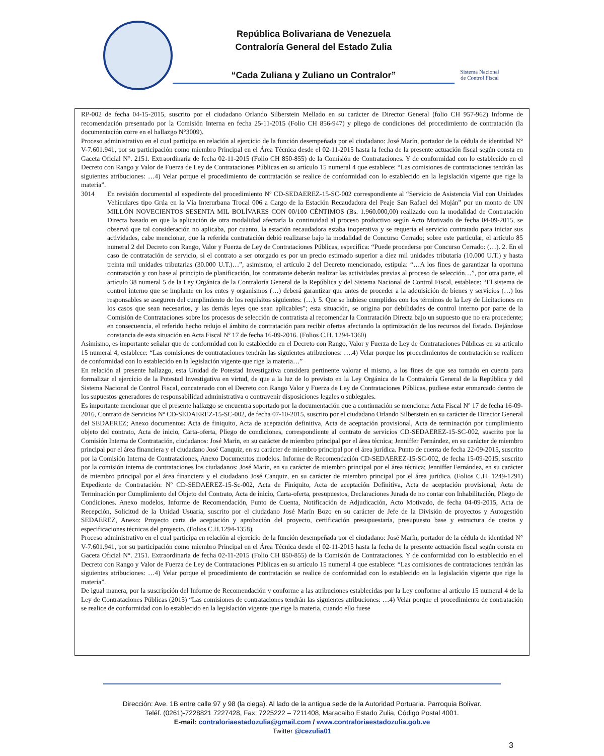República Bolivariana de Venezuela
Contraloría General del Estado Zulia
“Cada Zuliana y Zuliano un Contralor”
Sistema Nacional
de Control Fiscal
RP-002 de fecha 04-15-2015, suscrito por el ciudadano Orlando Silberstein Mellado en su carácter de Director General (folio CH 957-962) Informe de recomendación presentado por la Comisión Interna en fecha 25-11-2015 (Folio CH 856-947) y pliego de condiciones del procedimiento de contratación (la documentación corre en el hallazgo N°3009).
Proceso administrativo en el cual participa en relación al ejercicio de la función desempeñada por el ciudadano: José Marín, portador de la cédula de identidad N° V-7.601.941, por su participación como miembro Principal en el Área Técnica desde el 02-11-2015 hasta la fecha de la presente actuación fiscal según consta en Gaceta Oficial N°. 2151. Extraordinaria de fecha 02-11-2015 (Folio CH 850-855) de la Comisión de Contrataciones. Y de conformidad con lo establecido en el Decreto con Rango y Valor de Fuerza de Ley de Contrataciones Públicas en su artículo 15 numeral 4 que establece: “Las comisiones de contrataciones tendrán las siguientes atribuciones: …4) Velar porque el procedimiento de contratación se realice de conformidad con lo establecido en la legislación vigente que rige la materia”.
3014 En revisión documental al expediente del procedimiento Nº CD-SEDAEREZ-15-SC-002 correspondiente al “Servicio de Asistencia Vial con Unidades Vehiculares tipo Grúa en la Vía Interurbana Trocal 006 a Cargo de la Estación Recaudadora del Peaje San Rafael del Moján” por un monto de UN MILLÓN NOVECIENTOS SESENTA MIL BOLÍVARES CON 00/100 CÉNTIMOS (Bs. 1.960.000,00) realizado con la modalidad de Contratación Directa basado en que la aplicación de otra modalidad afectaría la continuidad al proceso productivo según Acto Motivado de fecha 04-09-2015, se observó que tal consideración no aplicaba, por cuanto, la estación recaudadora estaba inoperativa y se requería el servicio contratado para iniciar sus actividades, cabe mencionar, que la referida contratación debió realizarse bajo la modalidad de Concurso Cerrado; sobre este particular, el artículo 85 numeral 2 del Decreto con Rango, Valor y Fuerza de Ley de Contrataciones Públicas, especifica: “Puede procederse por Concurso Cerrado: (…). 2. En el caso de contratación de servicio, si el contrato a ser otorgado es por un precio estimado superior a diez mil unidades tributaria (10.000 U.T.) y hasta treinta mil unidades tributarias (30.000 U.T.)…”, asimismo, el artículo 2 del Decreto mencionado, estipula: “…A los fines de garantizar la oportuna contratación y con base al principio de planificación, los contratante deberán realizar las actividades previas al proceso de selección…”, por otra parte, el artículo 38 numeral 5 de la Ley Orgánica de la Contraloría General de la República y del Sistema Nacional de Control Fiscal, establece: “El sistema de control interno que se implante en los entes y organismos (…) deberá garantizar que antes de proceder a la adquisición de bienes y servicios (…) los responsables se aseguren del cumplimiento de los requisitos siguientes: (…). 5. Que se hubiese cumplidos con los términos de la Ley de Licitaciones en los casos que sean necesarios, y las demás leyes que sean aplicables”; esta situación, se origina por debilidades de control interno por parte de la Comisión de Contrataciones sobre los procesos de selección de contratista al recomendar la Contratación Directa bajo un supuesto que no era procedente; en consecuencia, el referido hecho redujo el ámbito de contratación para recibir ofertas afectando la optimización de los recursos del Estado. Dejándose constancia de esta situación en Acta Fiscal Nº 17 de fecha 16-09-2016. (Folios C.H. 1294-1360)
Asimismo, es importante señalar que de conformidad con lo establecido en el Decreto con Rango, Valor y Fuerza de Ley de Contrataciones Públicas en su artículo 15 numeral 4, establece: “Las comisiones de contrataciones tendrán las siguientes atribuciones: ….4) Velar porque los procedimientos de contratación se realicen de conformidad con lo establecido en la legislación vigente que rige la materia…”
En relación al presente hallazgo, esta Unidad de Potestad Investigativa considera pertinente valorar el mismo, a los fines de que sea tomado en cuenta para formalizar el ejercicio de la Potestad Investigativa en virtud, de que a la luz de lo previsto en la Ley Orgánica de la Contraloría General de la República y del Sistema Nacional de Control Fiscal, concatenado con el Decreto con Rango Valor y Fuerza de Ley de Contrataciones Públicas, pudiese estar enmarcado dentro de los supuestos generadores de responsabilidad administrativa o contravenir disposiciones legales o sublegales.
Es importante mencionar que el presente hallazgo se encuentra soportado por la documentación que a continuación se menciona: Acta Fiscal Nº 17 de fecha 16-09-2016, Contrato de Servicios Nº CD-SEDAEREZ-15-SC-002, de fecha 07-10-2015, suscrito por el ciudadano Orlando Silberstein en su carácter de Director General del SEDAEREZ; Anexo documentos: Acta de finiquito, Acta de aceptación definitiva, Acta de aceptación provisional, Acta de terminación por cumplimiento objeto del contrato, Acta de inicio, Carta-oferta, Pliego de condiciones, correspondiente al contrato de servicios CD-SEDAEREZ-15-SC-002, suscrito por la Comisión Interna de Contratación, ciudadanos: José Marín, en su carácter de miembro principal por el área técnica; Jenniffer Fernández, en su carácter de miembro principal por el área financiera y el ciudadano José Canquiz, en su carácter de miembro principal por el área jurídica. Punto de cuenta de fecha 22-09-2015, suscrito por la Comisión Interna de Contrataciones, Anexo Documentos modelos. Informe de Recomendación CD-SEDAEREZ-15-SC-002, de fecha 15-09-2015, suscrito por la comisión interna de contrataciones los ciudadanos: José Marín, en su carácter de miembro principal por el área técnica; Jenniffer Fernández, en su carácter de miembro principal por el área financiera y el ciudadano José Canquiz, en su carácter de miembro principal por el área jurídica. (Folios C.H. 1249-1291) Expediente de Contratación: Nº CD-SEDAEREZ-15-Sc-002, Acta de Finiquito, Acta de aceptación Definitiva, Acta de aceptación provisional, Acta de Terminación por Cumplimiento del Objeto del Contrato, Acta de inicio, Carta-oferta, presupuestos, Declaraciones Jurada de no contar con Inhabilitación, Pliego de Condiciones. Anexo modelos, Informe de Recomendación, Punto de Cuenta, Notificación de Adjudicación, Acto Motivado, de fecha 04-09-2015, Acta de Recepción, Solicitud de la Unidad Usuaria, suscrito por el ciudadano José Marín Bozo en su carácter de Jefe de la División de proyectos y Autogestión SEDAEREZ, Anexo: Proyecto carta de aceptación y aprobación del proyecto, certificación presupuestaria, presupuesto base y estructura de costos y especificaciones técnicas del proyecto. (Folios C.H.1294-1358).
Proceso administrativo en el cual participa en relación al ejercicio de la función desempeñada por el ciudadano: José Marín, portador de la cédula de identidad N° V-7.601.941, por su participación como miembro Principal en el Área Técnica desde el 02-11-2015 hasta la fecha de la presente actuación fiscal según consta en Gaceta Oficial N°. 2151. Extraordinaria de fecha 02-11-2015 (Folio CH 850-855) de la Comisión de Contrataciones. Y de conformidad con lo establecido en el Decreto con Rango y Valor de Fuerza de Ley de Contrataciones Públicas en su artículo 15 numeral 4 que establece: “Las comisiones de contrataciones tendrán las siguientes atribuciones: …4) Velar porque el procedimiento de contratación se realice de conformidad con lo establecido en la legislación vigente que rige la materia”.
De igual manera, por la suscripción del Informe de Recomendación y conforme a las atribuciones establecidas por la Ley conforme al artículo 15 numeral 4 de la Ley de Contrataciones Públicas (2015) “Las comisiones de contrataciones tendrán las siguientes atribuciones: …4) Velar porque el procedimiento de contratación se realice de conformidad con lo establecido en la legislación vigente que rige la materia, cuando ello fuese
Dirección: Ave. 1B entre calle 97 y 98 (la ciega). Al lado de la antigua sede de la Autoridad Portuaria. Parroquia Bolívar.
Teléf. (0261)-7228821 7227428, Fax: 7225222 – 7211408, Maracaibo Estado Zulia, Código Postal 4001.
E-mail: contraloriaestadozulia@gmail.com / www.contraloriaestadozulia.gob.ve
Twitter @cezulia01
3